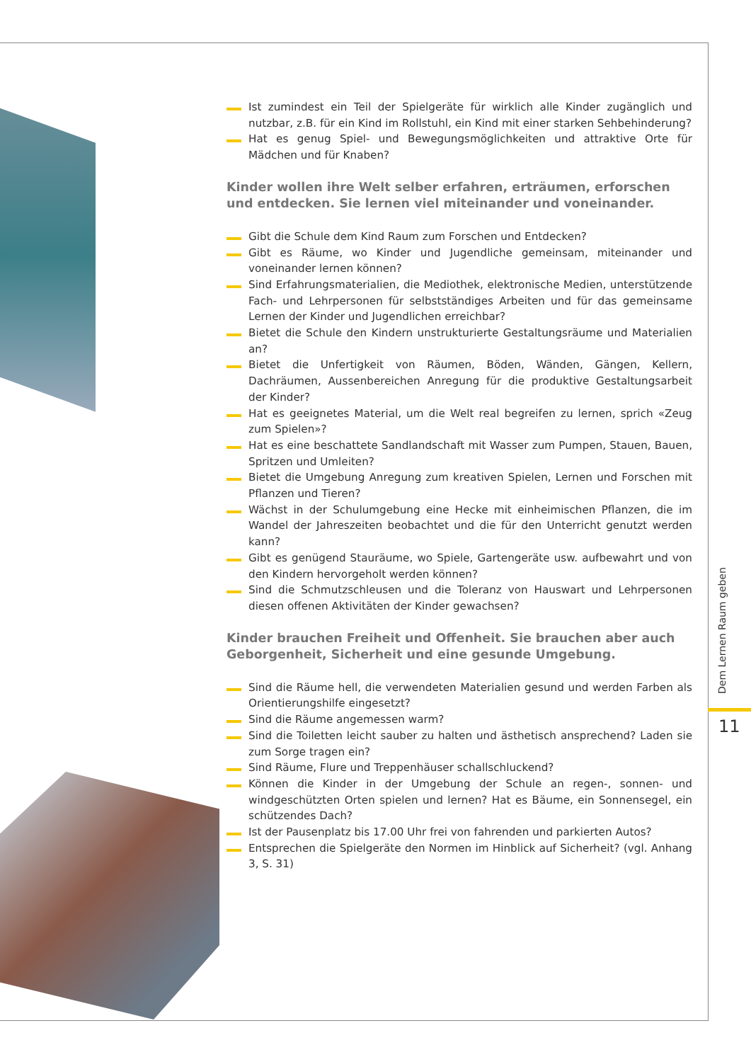Ist zumindest ein Teil der Spielgeräte für wirklich alle Kinder zugänglich und nutzbar, z.B. für ein Kind im Rollstuhl, ein Kind mit einer starken Sehbehinderung?
Hat es genug Spiel- und Bewegungsmöglichkeiten und attraktive Orte für Mädchen und für Knaben?
Kinder wollen ihre Welt selber erfahren, erträumen, erforschen
und entdecken. Sie lernen viel miteinander und voneinander.
Gibt die Schule dem Kind Raum zum Forschen und Entdecken?
Gibt es Räume, wo Kinder und Jugendliche gemeinsam, miteinander und voneinander lernen können?
Sind Erfahrungsmaterialien, die Mediothek, elektronische Medien, unterstützende Fach- und Lehrpersonen für selbstständiges Arbeiten und für das gemeinsame Lernen der Kinder und Jugendlichen erreichbar?
Bietet die Schule den Kindern unstrukturierte Gestaltungsräume und Materialien an?
Bietet die Unfertigkeit von Räumen, Böden, Wänden, Gängen, Kellern, Dachräumen, Aussenbereichen Anregung für die produktive Gestaltungsarbeit der Kinder?
Hat es geeignetes Material, um die Welt real begreifen zu lernen, sprich «Zeug zum Spielen»?
Hat es eine beschattete Sandlandschaft mit Wasser zum Pumpen, Stauen, Bauen, Spritzen und Umleiten?
Bietet die Umgebung Anregung zum kreativen Spielen, Lernen und Forschen mit Pflanzen und Tieren?
Wächst in der Schulumgebung eine Hecke mit einheimischen Pflanzen, die im Wandel der Jahreszeiten beobachtet und die für den Unterricht genutzt werden kann?
Gibt es genügend Stauräume, wo Spiele, Gartengeräte usw. aufbewahrt und von den Kindern hervorgeholt werden können?
Sind die Schmutzschleusen und die Toleranz von Hauswart und Lehrpersonen diesen offenen Aktivitäten der Kinder gewachsen?
Kinder brauchen Freiheit und Offenheit. Sie brauchen aber auch
Geborgenheit, Sicherheit und eine gesunde Umgebung.
Sind die Räume hell, die verwendeten Materialien gesund und werden Farben als Orientierungshilfe eingesetzt?
Sind die Räume angemessen warm?
Sind die Toiletten leicht sauber zu halten und ästhetisch ansprechend? Laden sie zum Sorge tragen ein?
Sind Räume, Flure und Treppenhäuser schallschluckend?
Können die Kinder in der Umgebung der Schule an regen-, sonnen- und windgeschützten Orten spielen und lernen? Hat es Bäume, ein Sonnensegel, ein schützendes Dach?
Ist der Pausenplatz bis 17.00 Uhr frei von fahrenden und parkierten Autos?
Entsprechen die Spielgeräte den Normen im Hinblick auf Sicherheit? (vgl. Anhang 3, S. 31)
Dem Lernen Raum geben
11